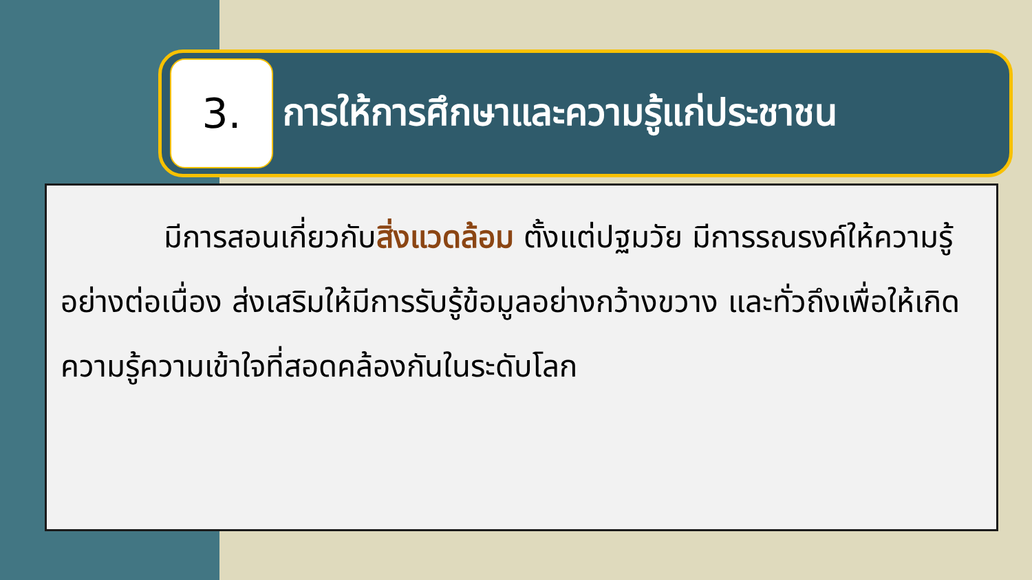3.
การให้การศึกษาและความรู้แก่ประชาชน
มีการสอนเกี่ยวกับสิ่งแวดล้อม ตั้งแต่ปฐมวัย มีการรณรงค์ให้ความรู้อย่างต่อเนื่อง ส่งเสริมให้มีการรับรู้ข้อมูลอย่างกว้างขวาง และทั่วถึงเพื่อให้เกิดความรู้ความเข้าใจที่สอดคล้องกันในระดับโลก